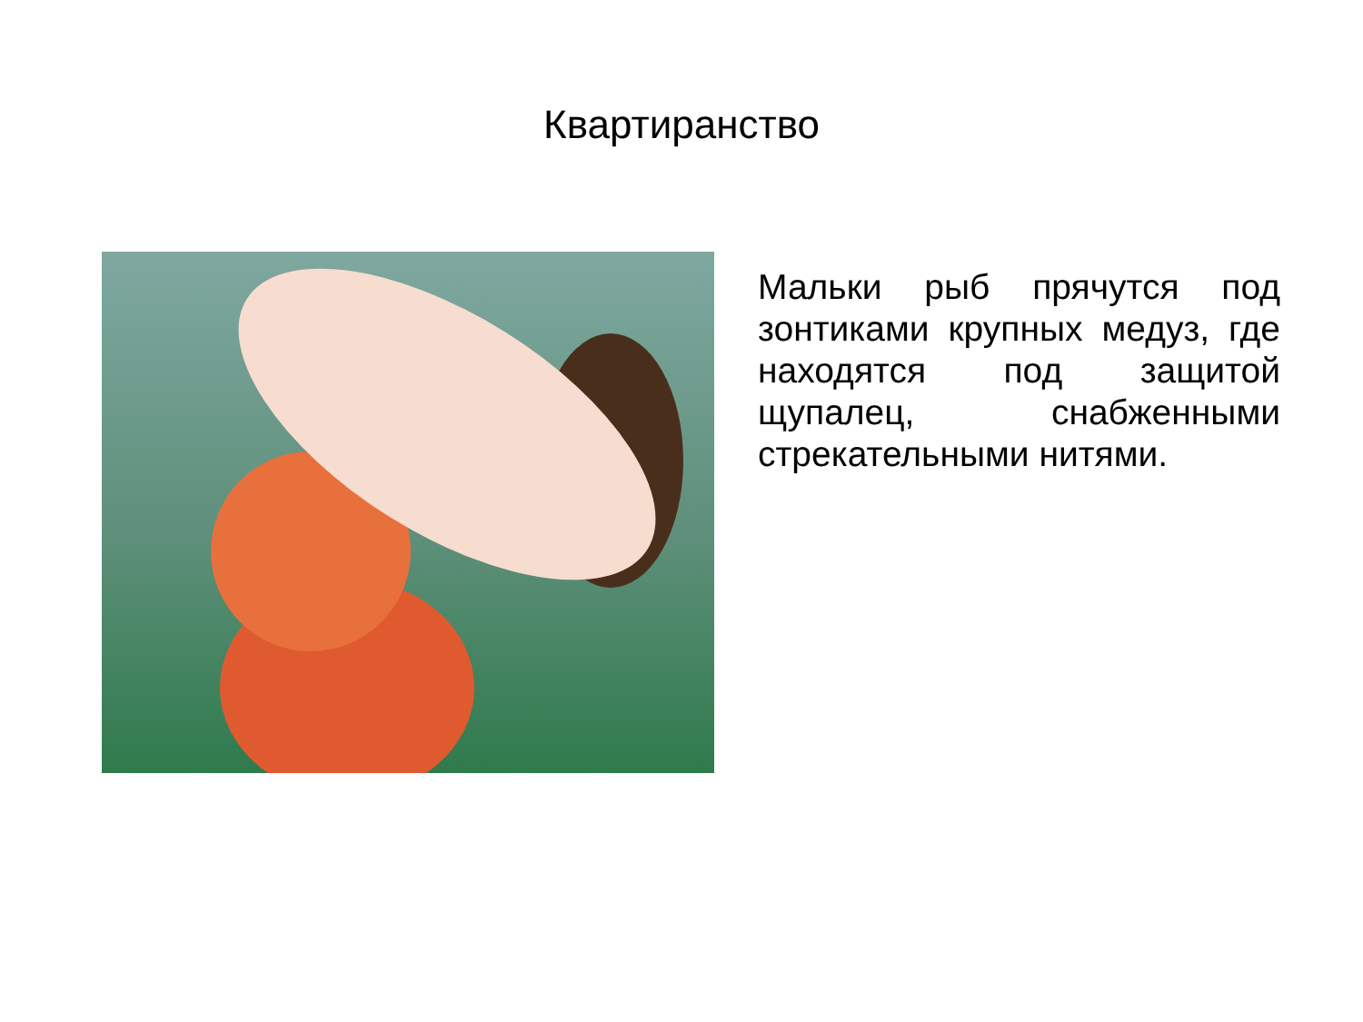Квартиранство
Мальки рыб прячутся под зонтиками крупных медуз, где находятся под защитой щупалец, снабженными стрекательными нитями.